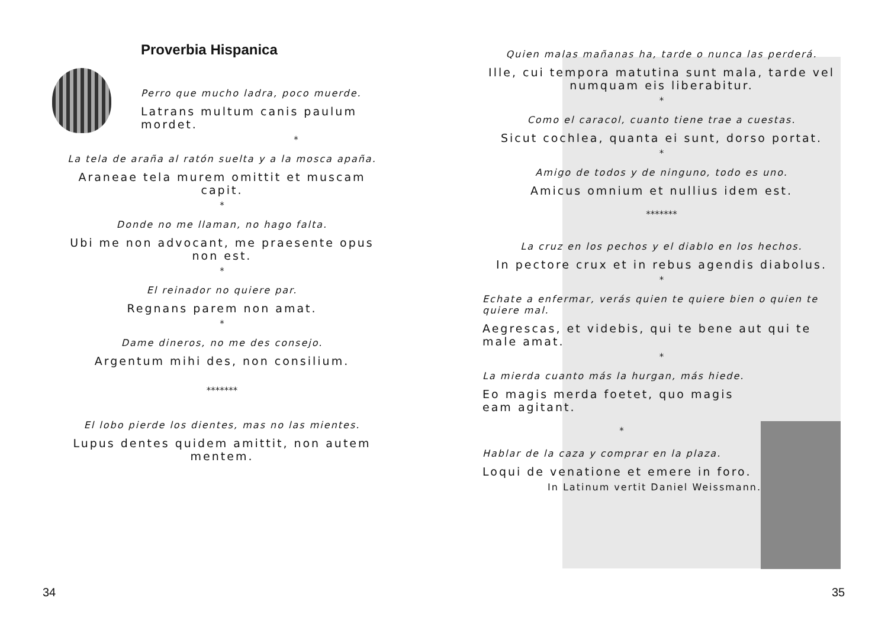Proverbia Hispanica
Perro que mucho ladra, poco muerde.
Latrans multum canis paulum mordet.
*
La tela de araña al ratón suelta y a la mosca apaña.
Araneae tela murem omittit et muscam capit.
*
Donde no me llaman, no hago falta.
Ubi me non advocant, me praesente opus non est.
*
El reinador no quiere par.
Regnans parem non amat.
*
Dame dineros, no me des consejo.
Argentum mihi des, non consilium.
*******
El lobo pierde los dientes, mas no las mientes.
Lupus dentes quidem amittit, non autem mentem.
34
Quien malas mañanas ha, tarde o nunca las perderá.
Ille, cui tempora matutina sunt mala, tarde vel numquam eis liberabitur.
*
Como el caracol, cuanto tiene trae a cuestas.
Sicut cochlea, quanta ei sunt, dorso portat.
*
Amigo de todos y de ninguno, todo es uno.
Amicus omnium et nullius idem est.
*******
La cruz en los pechos y el diablo en los hechos.
In pectore crux et in rebus agendis diabolus.
*
Echate a enfermar, verás quien te quiere bien o quien te quiere mal.
Aegrescas, et videbis, qui te bene aut qui te male amat.
*
La mierda cuanto más la hurgan, más hiede.
Eo magis merda foetet, quo magis eam agitant.
*
Hablar de la caza y comprar en la plaza.
Loqui de venatione et emere in foro.
In Latinum vertit Daniel Weissmann.
35